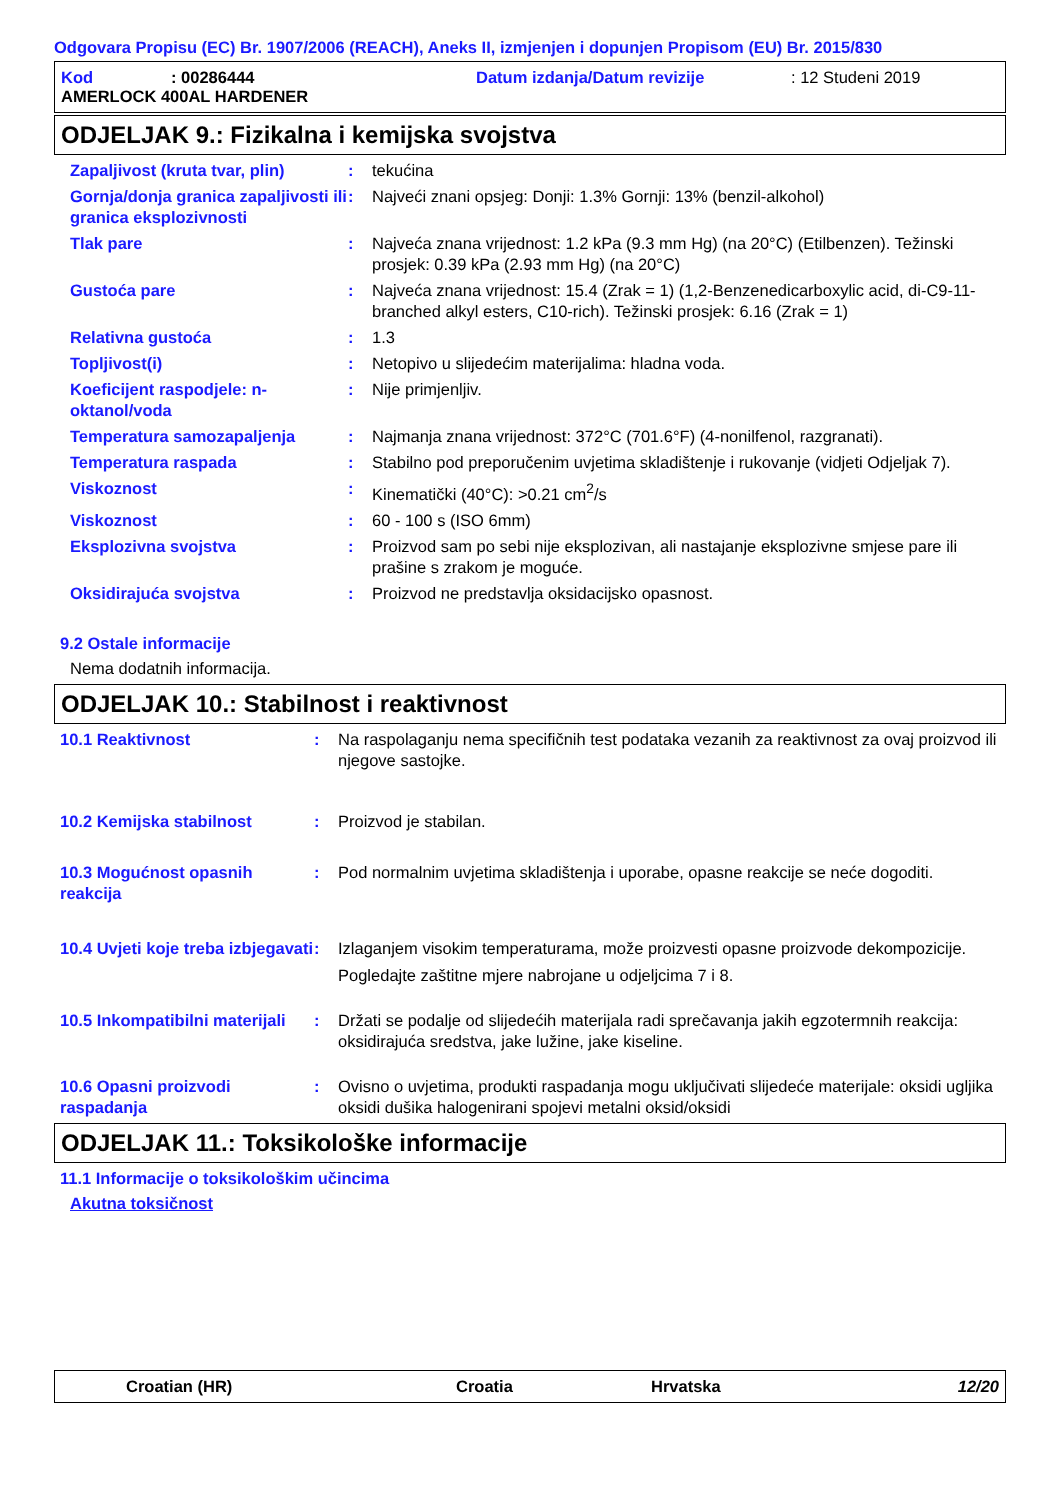Odgovara Propisu (EC) Br. 1907/2006 (REACH), Aneks II, izmjenjen i dopunjen Propisom (EU) Br. 2015/830
Kod: 00286444 Datum izdanja/Datum revizije: 12 Studeni 2019
AMERLOCK 400AL HARDENER
ODJELJAK 9.: Fizikalna i kemijska svojstva
Zapaljivost (kruta tvar, plin)
: tekućina
Gornja/donja granica zapaljivosti ili granica eksplozivnosti
: Najveći znani opsjeg: Donji: 1.3% Gornji: 13% (benzil-alkohol)
Tlak pare : Najveća znana vrijednost: 1.2 kPa (9.3 mm Hg) (na 20°C) (Etilbenzen). Težinski prosjek: 0.39 kPa (2.93 mm Hg) (na 20°C)
Gustoća pare : Najveća znana vrijednost: 15.4 (Zrak = 1) (1,2-Benzenedicarboxylic acid, di-C9-11-branched alkyl esters, C10-rich). Težinski prosjek: 6.16 (Zrak = 1)
Relativna gustoća : 1.3
Topljivost(i) : Netopivo u slijedećim materijalima: hladna voda.
Koeficijent raspodjele: n-oktanol/voda
: Nije primjenljiv.
Temperatura samozapaljenja : Najmanja znana vrijednost: 372°C (701.6°F) (4-nonilfenol, razgranati).
Temperatura raspada : Stabilno pod preporučenim uvjetima skladištenje i rukovanje (vidjeti Odjeljak 7).
Viskoznost : Kinematički (40°C): >0.21 cm<sup>2</sup>/s
Viskoznost : 60 - 100 s (ISO 6mm)
Eksplozivna svojstva : Proizvod sam po sebi nije eksplozivan, ali nastajanje eksplozivne smjese pare ili prašine s zrakom je moguće.
Oksidirajuća svojstva : Proizvod ne predstavlja oksidacijsko opasnost.
9.2 Ostale informacije
Nema dodatnih informacija.
ODJELJAK 10.: Stabilnost i reaktivnost
10.1 Reaktivnost : Na raspolaganju nema specifičnih test podataka vezanih za reaktivnost za ovaj proizvod ili njegove sastojke.
10.2 Kemijska stabilnost : Proizvod je stabilan.
10.3 Mogućnost opasnih reakcija
: Pod normalnim uvjetima skladištenja i uporabe, opasne reakcije se neće dogoditi.
10.4 Uvjeti koje treba izbjegavati
: Izlaganjem visokim temperaturama, može proizvesti opasne proizvode dekompozicije.
Pogledajte zaštitne mjere nabrojane u odjeljcima 7 i 8.
10.5 Inkompatibilni materijali
: Držati se podalje od slijedećih materijala radi sprečavanja jakih egzotermnih reakcija: oksidirajuća sredstva, jake lužine, jake kiseline.
10.6 Opasni proizvodi raspadanja
: Ovisno o uvjetima, produkti raspadanja mogu uključivati slijedeće materijale: oksidi ugljika oksidi dušika halogenirani spojevi metalni oksid/oksidi
ODJELJAK 11.: Toksikološke informacije
11.1 Informacije o toksikološkim učincima
Akutna toksičnost
Croatian (HR) Croatia Hrvatska 12/20